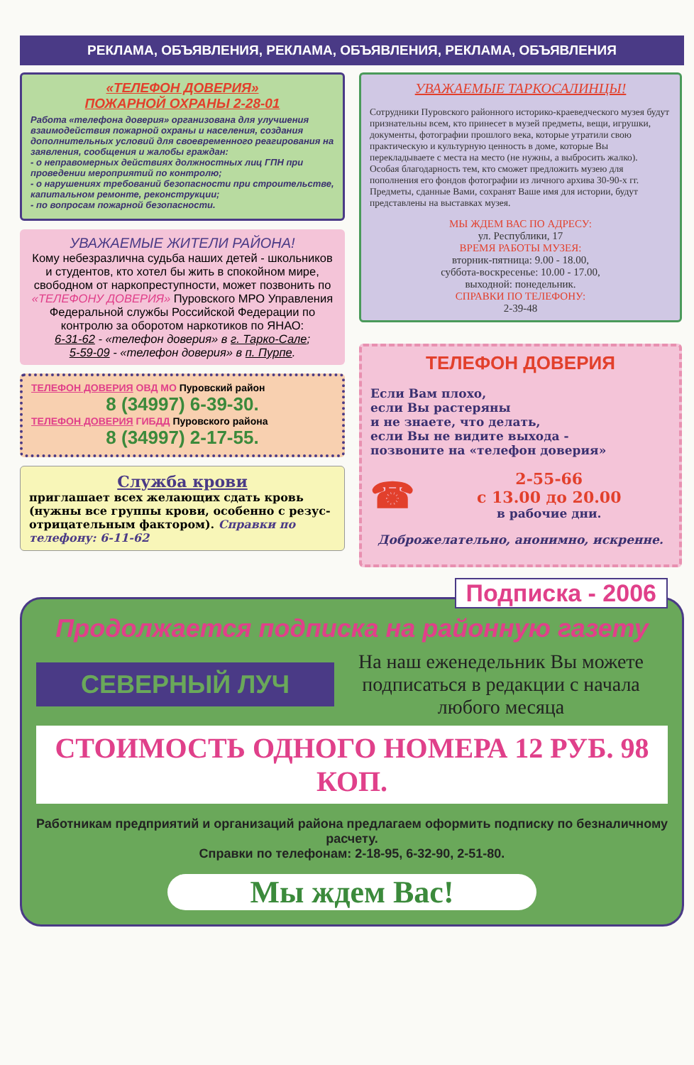РЕКЛАМА, ОБЪЯВЛЕНИЯ, РЕКЛАМА, ОБЪЯВЛЕНИЯ, РЕКЛАМА, ОБЪЯВЛЕНИЯ
«ТЕЛЕФОН ДОВЕРИЯ»
ПОЖАРНОЙ ОХРАНЫ 2-28-01
Работа «телефона доверия» организована для улучшения взаимодействия пожарной охраны и населения, создания дополнительных условий для своевременного реагирования на заявления, сообщения и жалобы граждан:
- о неправомерных действиях должностных лиц ГПН при проведении мероприятий по контролю;
- о нарушениях требований безопасности при строительстве, капитальном ремонте, реконструкции;
- по вопросам пожарной безопасности.
УВАЖАЕМЫЕ ЖИТЕЛИ РАЙОНА!
Кому небезразлична судьба наших детей - школьников и студентов, кто хотел бы жить в спокойном мире, свободном от наркопреступности, может позвонить по «ТЕЛЕФОНУ ДОВЕРИЯ» Пуровского МРО Управления Федеральной службы Российской Федерации по контролю за оборотом наркотиков по ЯНАО:
6-31-62 - «телефон доверия» в г. Тарко-Сале;
5-59-09 - «телефон доверия» в п. Пурпе.
ТЕЛЕФОН ДОВЕРИЯ ОВД МО Пуровский район
8 (34997) 6-39-30.
ТЕЛЕФОН ДОВЕРИЯ ГИБДД Пуровского района
8 (34997) 2-17-55.
Служба крови
приглашает всех желающих сдать кровь (нужны все группы крови, особенно с резус-отрицательным фактором). Справки по телефону: 6-11-62
УВАЖАЕМЫЕ ТАРКОСАЛИНЦЫ!
Сотрудники Пуровского районного историко-краеведческого музея будут признательны всем, кто принесет в музей предметы, вещи, игрушки, документы, фотографии прошлого века, которые утратили свою практическую и культурную ценность в доме, которые Вы перекладываете с места на место (не нужны, а выбросить жалко).
Особая благодарность тем, кто сможет предложить музею для пополнения его фондов фотографии из личного архива 30-90-х гг. Предметы, сданные Вами, сохранят Ваше имя для истории, будут представлены на выставках музея.
МЫ ЖДЕМ ВАС ПО АДРЕСУ:
ул. Республики, 17
ВРЕМЯ РАБОТЫ МУЗЕЯ:
вторник-пятница: 9.00 - 18.00,
суббота-воскресенье: 10.00 - 17.00,
выходной: понедельник.
СПРАВКИ ПО ТЕЛЕФОНУ:
2-39-48
ТЕЛЕФОН ДОВЕРИЯ
Если Вам плохо,
если Вы растеряны
и не знаете, что делать,
если Вы не видите выхода -
позвоните на «телефон доверия»
☎
2-55-66
с 13.00 до 20.00
в рабочие дни.
Доброжелательно, анонимно, искренне.
Подписка - 2006
Продолжается подписка на районную газету
СЕВЕРНЫЙ ЛУЧ
На наш еженедельник Вы можете подписаться в редакции с начала любого месяца
СТОИМОСТЬ ОДНОГО НОМЕРА 12 РУБ. 98 КОП.
Работникам предприятий и организаций района предлагаем оформить подписку по безналичному расчету.
Справки по телефонам: 2-18-95, 6-32-90, 2-51-80.
Мы ждем Вас!